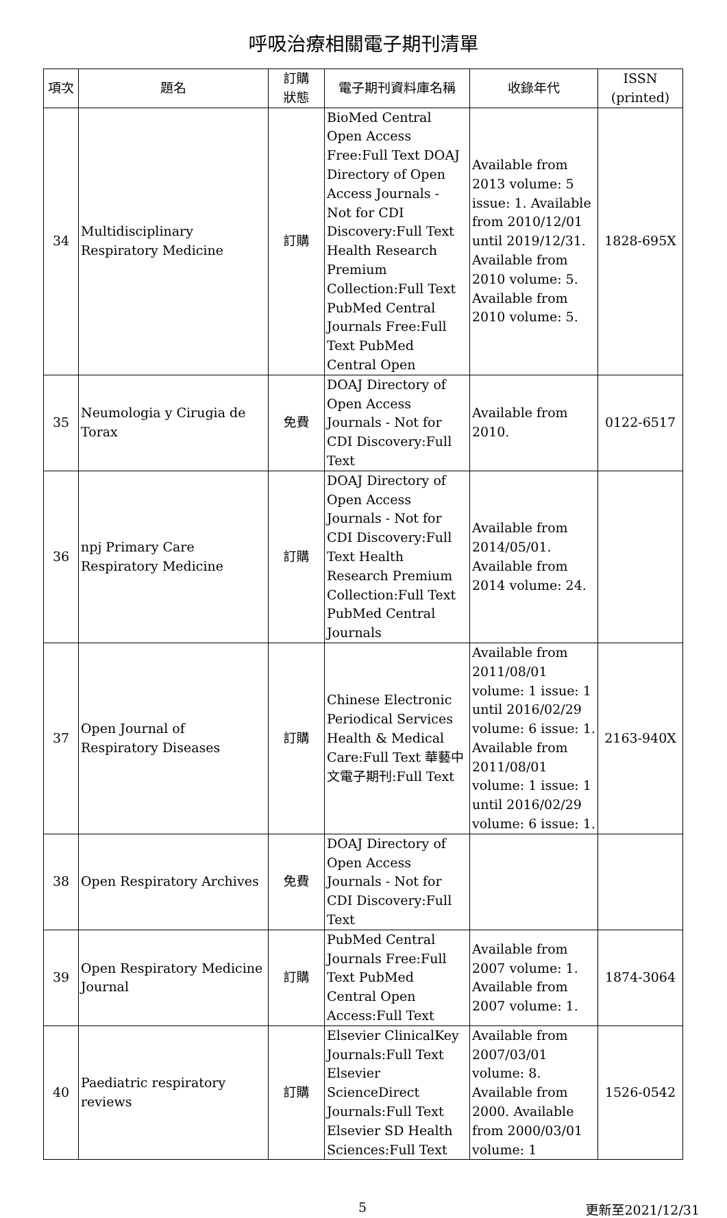呼吸治療相關電子期刊清單
| 項次 | 題名 | 訂購 狀態 | 電子期刊資料庫名稱 | 收錄年代 | ISSN (printed) |
| --- | --- | --- | --- | --- | --- |
| 34 | Multidisciplinary Respiratory Medicine | 訂購 | BioMed Central Open Access Free:Full Text DOAJ Directory of Open Access Journals - Not for CDI Discovery:Full Text Health Research Premium Collection:Full Text PubMed Central Journals Free:Full Text PubMed Central Open | Available from 2013 volume: 5 issue: 1. Available from 2010/12/01 until 2019/12/31. Available from 2010 volume: 5. Available from 2010 volume: 5. | 1828-695X |
| 35 | Neumologia y Cirugia de Torax | 免費 | DOAJ Directory of Open Access Journals - Not for CDI Discovery:Full Text | Available from 2010. | 0122-6517 |
| 36 | npj Primary Care Respiratory Medicine | 訂購 | DOAJ Directory of Open Access Journals - Not for CDI Discovery:Full Text Health Research Premium Collection:Full Text PubMed Central Journals | Available from 2014/05/01. Available from 2014 volume: 24. | |
| 37 | Open Journal of Respiratory Diseases | 訂購 | Chinese Electronic Periodical Services Health & Medical Care:Full Text 華藝中文電子期刊:Full Text | Available from 2011/08/01 volume: 1 issue: 1 until 2016/02/29 volume: 6 issue: 1. Available from 2011/08/01 volume: 1 issue: 1 until 2016/02/29 volume: 6 issue: 1. | 2163-940X |
| 38 | Open Respiratory Archives | 免費 | DOAJ Directory of Open Access Journals - Not for CDI Discovery:Full Text | | |
| 39 | Open Respiratory Medicine Journal | 訂購 | PubMed Central Journals Free:Full Text PubMed Central Open Access:Full Text | Available from 2007 volume: 1. Available from 2007 volume: 1. | 1874-3064 |
| 40 | Paediatric respiratory reviews | 訂購 | Elsevier ClinicalKey Journals:Full Text Elsevier ScienceDirect Journals:Full Text Elsevier SD Health Sciences:Full Text | Available from 2007/03/01 volume: 8. Available from 2000. Available from 2000/03/01 volume: 1 | 1526-0542 |
5 更新至2021/12/31